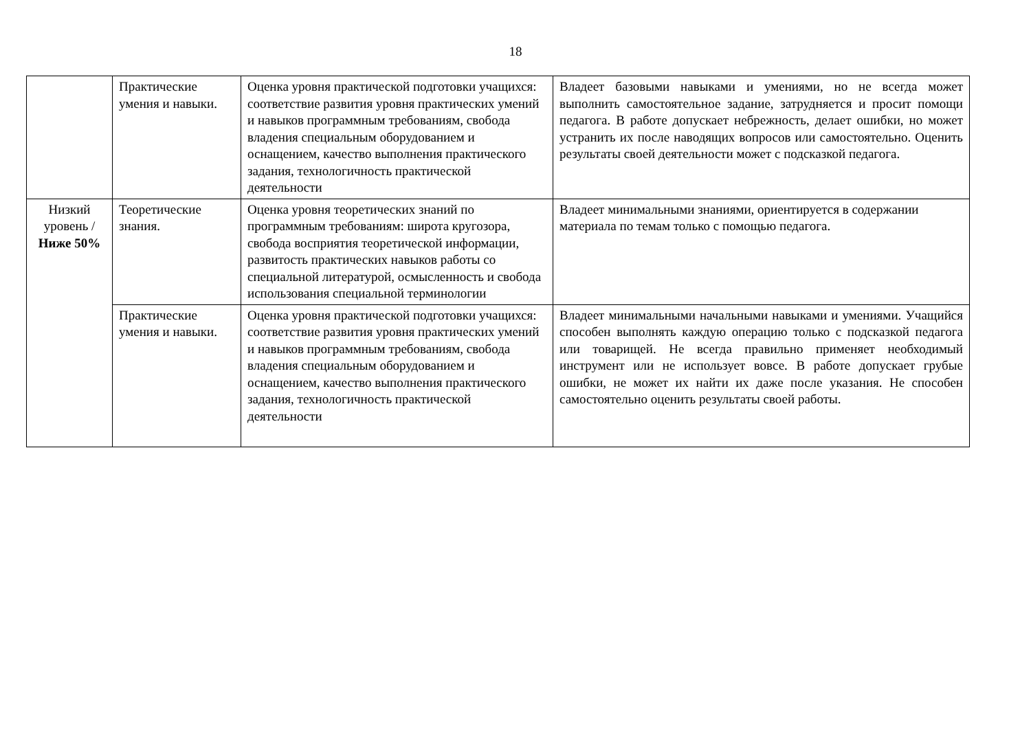18
| | Практические умения и навыки. | Оценка уровня практической подготовки учащихся: соответствие развития уровня практических умений и навыков программным требованиям, свобода владения специальным оборудованием и оснащением, качество выполнения практического задания, технологичность практической деятельности | Владеет базовыми навыками и умениями, но не всегда может выполнить самостоятельное задание, затрудняется и просит помощи педагога. В работе допускает небрежность, делает ошибки, но может устранить их после наводящих вопросов или самостоятельно. Оценить результаты своей деятельности может с подсказкой педагога. |
| Низкий уровень / Ниже 50% | Теоретические знания. | Оценка уровня теоретических знаний по программным требованиям: широта кругозора, свобода восприятия теоретической информации, развитость практических навыков работы со специальной литературой, осмысленность и свобода использования специальной терминологии | Владеет минимальными знаниями, ориентируется в содержании материала по темам только с помощью педагога. |
| | Практические умения и навыки. | Оценка уровня практической подготовки учащихся: соответствие развития уровня практических умений и навыков программным требованиям, свобода владения специальным оборудованием и оснащением, качество выполнения практического задания, технологичность практической деятельности | Владеет минимальными начальными навыками и умениями. Учащийся способен выполнять каждую операцию только с подсказкой педагога или товарищей. Не всегда правильно применяет необходимый инструмент или не использует вовсе. В работе допускает грубые ошибки, не может их найти их даже после указания. Не способен самостоятельно оценить результаты своей работы. |